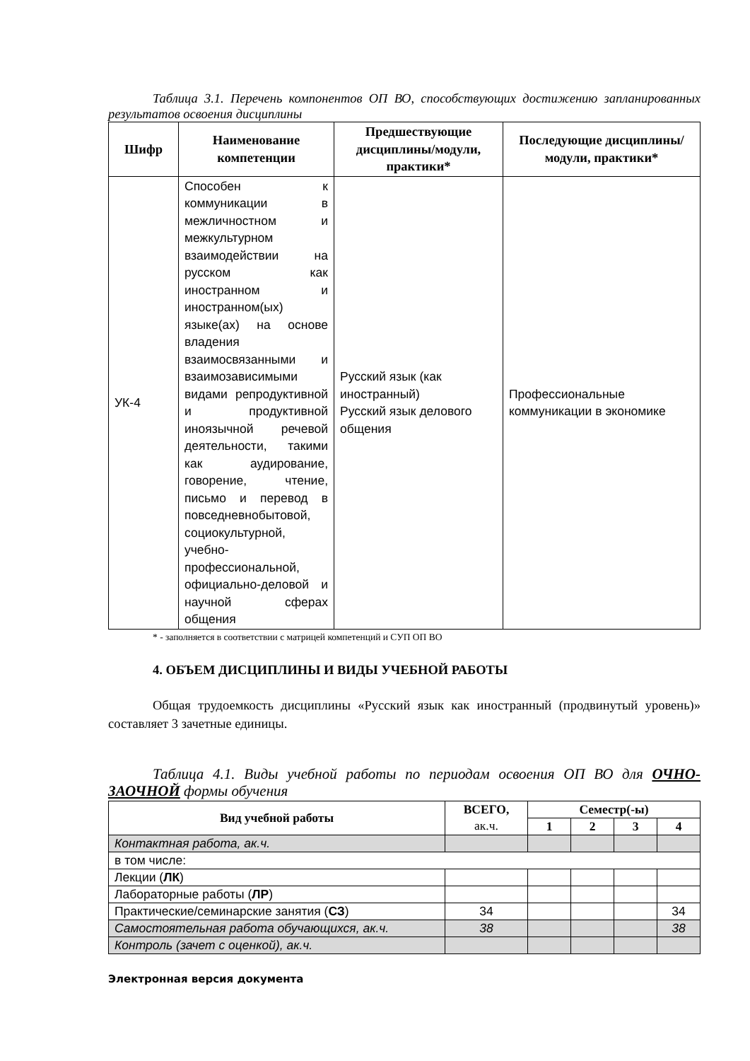Таблица 3.1. Перечень компонентов ОП ВО, способствующих достижению запланированных результатов освоения дисциплины
| Шифр | Наименование компетенции | Предшествующие дисциплины/модули, практики* | Последующие дисциплины/модули, практики* |
| --- | --- | --- | --- |
| УК-4 | Способен к коммуникации в межличностном и межкультурном взаимодействии на русском как иностранном и иностранном(ых) языке(ах) на основе владения взаимосвязанными и взаимозависимыми видами репродуктивной и продуктивной иноязычной речевой деятельности, такими как аудирование, говорение, чтение, письмо и перевод в повседневнобытовой, социокультурной, учебно-профессиональной, официально-деловой и научной сферах общения | Русский язык (как иностранный) Русский язык делового общения | Профессиональные коммуникации в экономике |
* - заполняется в соответствии с матрицей компетенций и СУП ОП ВО
4. ОБЪЕМ ДИСЦИПЛИНЫ И ВИДЫ УЧЕБНОЙ РАБОТЫ
Общая трудоемкость дисциплины «Русский язык как иностранный (продвинутый уровень)» составляет 3 зачетные единицы.
Таблица 4.1. Виды учебной работы по периодам освоения ОП ВО для ОЧНО-ЗАОЧНОЙ формы обучения
| Вид учебной работы | ВСЕГО, ак.ч. | Семестр(-ы) | | | |
| --- | --- | --- | --- | --- | --- |
| | | 1 | 2 | 3 | 4 |
| Контактная работа, ак.ч. | | | | | |
| в том числе: | | | | | |
| Лекции ( ЛК ) | | | | | |
| Лабораторные работы ( ЛР ) | | | | | |
| Практические/семинарские занятия ( СЗ ) | 34 | | | | 34 |
| Самостоятельная работа обучающихся, ак.ч. | 38 | | | | 38 |
| Контроль (зачет с оценкой), ак.ч. | | | | | |
Электронная версия документа